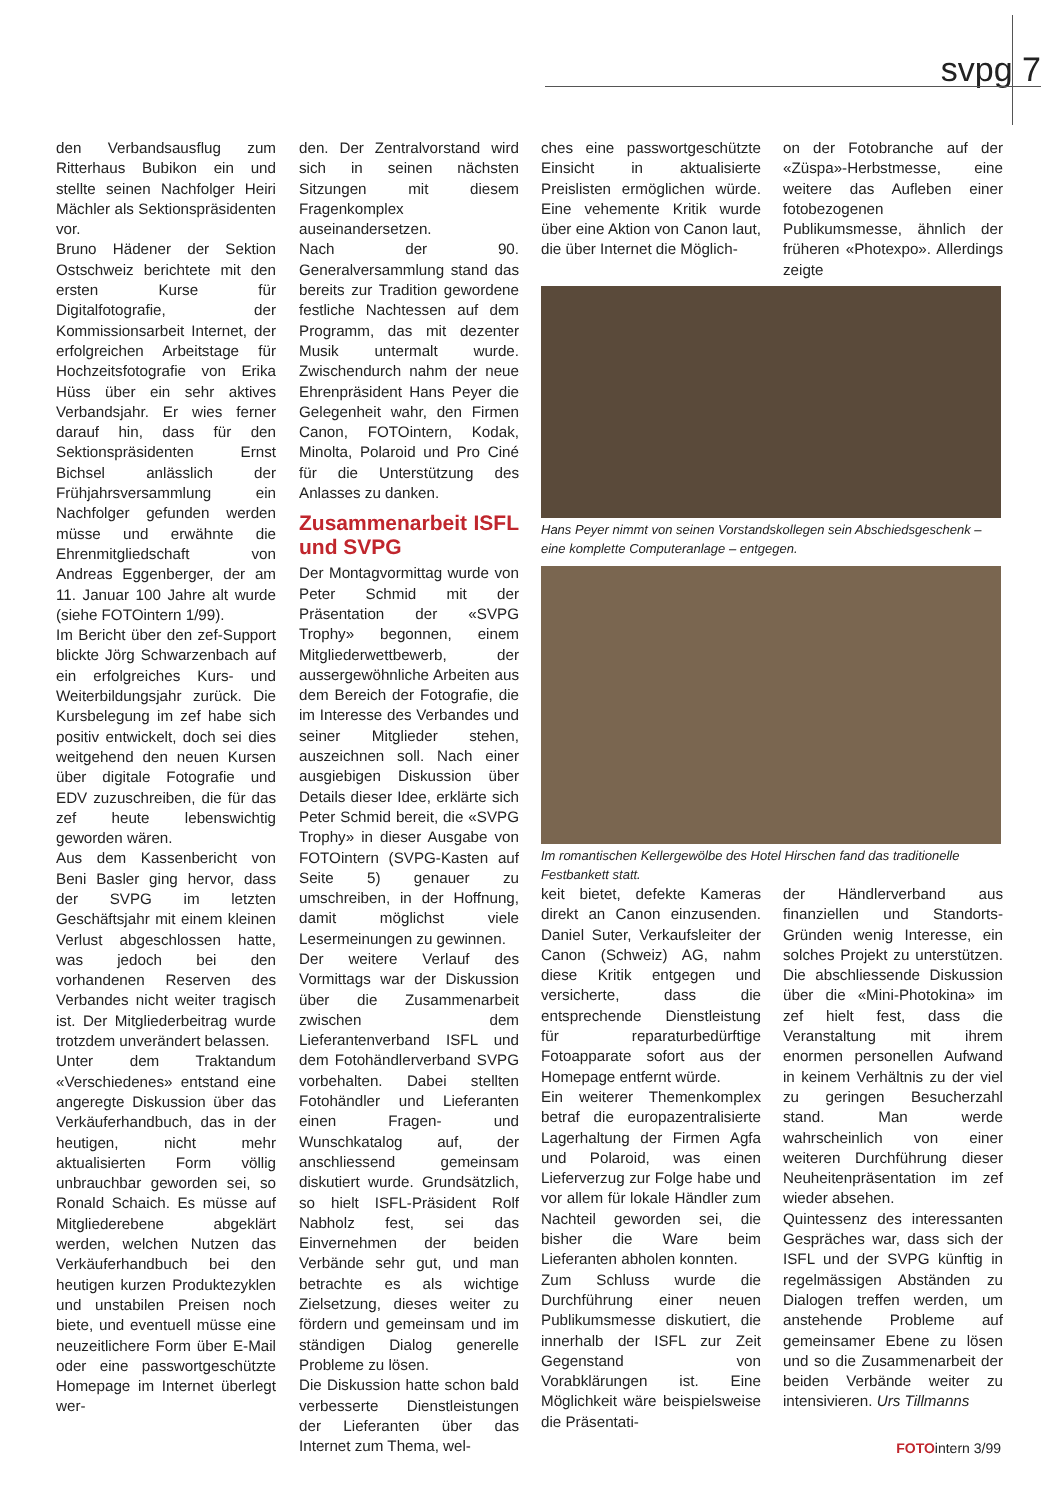svpg 7
den Verbandsausflug zum Ritterhaus Bubikon ein und stellte seinen Nachfolger Heiri Mächler als Sektionspräsidenten vor.
Bruno Hädener der Sektion Ostschweiz berichtete mit den ersten Kurse für Digitalfotografie, der Kommissionsarbeit Internet, der erfolgreichen Arbeitstage für Hochzeitsfotografie von Erika Hüss über ein sehr aktives Verbandsjahr. Er wies ferner darauf hin, dass für den Sektionspräsidenten Ernst Bichsel anlässlich der Frühjahrsversammlung ein Nachfolger gefunden werden müsse und erwähnte die Ehrenmitgliedschaft von Andreas Eggenberger, der am 11. Januar 100 Jahre alt wurde (siehe FOTOintern 1/99).
Im Bericht über den zef-Support blickte Jörg Schwarzenbach auf ein erfolgreiches Kurs- und Weiterbildungsjahr zurück. Die Kursbelegung im zef habe sich positiv entwickelt, doch sei dies weitgehend den neuen Kursen über digitale Fotografie und EDV zuzuschreiben, die für das zef heute lebenswichtig geworden wären.
Aus dem Kassenbericht von Beni Basler ging hervor, dass der SVPG im letzten Geschäftsjahr mit einem kleinen Verlust abgeschlossen hatte, was jedoch bei den vorhandenen Reserven des Verbandes nicht weiter tragisch ist. Der Mitgliederbeitrag wurde trotzdem unverändert belassen.
Unter dem Traktandum «Verschiedenes» entstand eine angeregte Diskussion über das Verkäuferhandbuch, das in der heutigen, nicht mehr aktualisierten Form völlig unbrauchbar geworden sei, so Ronald Schaich. Es müsse auf Mitgliederebene abgeklärt werden, welchen Nutzen das Verkäuferhandbuch bei den heutigen kurzen Produktezyklen und unstabilen Preisen noch biete, und eventuell müsse eine neuzeitlichere Form über E-Mail oder eine passwortgeschützte Homepage im Internet überlegt wer-
den. Der Zentralvorstand wird sich in seinen nächsten Sitzungen mit diesem Fragenkomplex auseinandersetzen.
Nach der 90. Generalversammlung stand das bereits zur Tradition gewordene festliche Nachtessen auf dem Programm, das mit dezenter Musik untermalt wurde. Zwischendurch nahm der neue Ehrenpräsident Hans Peyer die Gelegenheit wahr, den Firmen Canon, FOTOintern, Kodak, Minolta, Polaroid und Pro Ciné für die Unterstützung des Anlasses zu danken.
Zusammenarbeit ISFL und SVPG
Der Montagvormittag wurde von Peter Schmid mit der Präsentation der «SVPG Trophy» begonnen, einem Mitgliederwettbewerb, der aussergewöhnliche Arbeiten aus dem Bereich der Fotografie, die im Interesse des Verbandes und seiner Mitglieder stehen, auszeichnen soll. Nach einer ausgiebigen Diskussion über Details dieser Idee, erklärte sich Peter Schmid bereit, die «SVPG Trophy» in dieser Ausgabe von FOTOintern (SVPG-Kasten auf Seite 5) genauer zu umschreiben, in der Hoffnung, damit möglichst viele Lesermeinungen zu gewinnen.
Der weitere Verlauf des Vormittags war der Diskussion über die Zusammenarbeit zwischen dem Lieferantenverband ISFL und dem Fotohändlerverband SVPG vorbehalten. Dabei stellten Fotohändler und Lieferanten einen Fragen- und Wunschkatalog auf, der anschliessend gemeinsam diskutiert wurde. Grundsätzlich, so hielt ISFL-Präsident Rolf Nabholz fest, sei das Einvernehmen der beiden Verbände sehr gut, und man betrachte es als wichtige Zielsetzung, dieses weiter zu fördern und gemeinsam und im ständigen Dialog generelle Probleme zu lösen.
Die Diskussion hatte schon bald verbesserte Dienstleistungen der Lieferanten über das Internet zum Thema, wel-
ches eine passwortgeschützte Einsicht in aktualisierte Preislisten ermöglichen würde. Eine vehemente Kritik wurde über eine Aktion von Canon laut, die über Internet die Möglich-
on der Fotobranche auf der «Züspa»-Herbstmesse, eine weitere das Aufleben einer fotobezogenen Publikumsmesse, ähnlich der früheren «Photexpo». Allerdings zeigte
Hans Peyer nimmt von seinen Vorstandskollegen sein Abschiedsgeschenk – eine komplette Computeranlage – entgegen.
Im romantischen Kellergewölbe des Hotel Hirschen fand das traditionelle Festbankett statt.
keit bietet, defekte Kameras direkt an Canon einzusenden. Daniel Suter, Verkaufsleiter der Canon (Schweiz) AG, nahm diese Kritik entgegen und versicherte, dass die entsprechende Dienstleistung für reparaturbedürftige Fotoapparate sofort aus der Homepage entfernt würde.
Ein weiterer Themenkomplex betraf die europazentralisierte Lagerhaltung der Firmen Agfa und Polaroid, was einen Lieferverzug zur Folge habe und vor allem für lokale Händler zum Nachteil geworden sei, die bisher die Ware beim Lieferanten abholen konnten.
Zum Schluss wurde die Durchführung einer neuen Publikumsmesse diskutiert, die innerhalb der ISFL zur Zeit Gegenstand von Vorabklärungen ist. Eine Möglichkeit wäre beispielsweise die Präsentati-
der Händlerverband aus finanziellen und Standorts-Gründen wenig Interesse, ein solches Projekt zu unterstützen. Die abschliessende Diskussion über die «Mini-Photokina» im zef hielt fest, dass die Veranstaltung mit ihrem enormen personellen Aufwand in keinem Verhältnis zu der viel zu geringen Besucherzahl stand. Man werde wahrscheinlich von einer weiteren Durchführung dieser Neuheitenpräsentation im zef wieder absehen.
Quintessenz des interessanten Gespräches war, dass sich der ISFL und der SVPG künftig in regelmässigen Abständen zu Dialogen treffen werden, um anstehende Probleme auf gemeinsamer Ebene zu lösen und so die Zusammenarbeit der beiden Verbände weiter zu intensivieren. Urs Tillmanns
FOTOintern 3/99